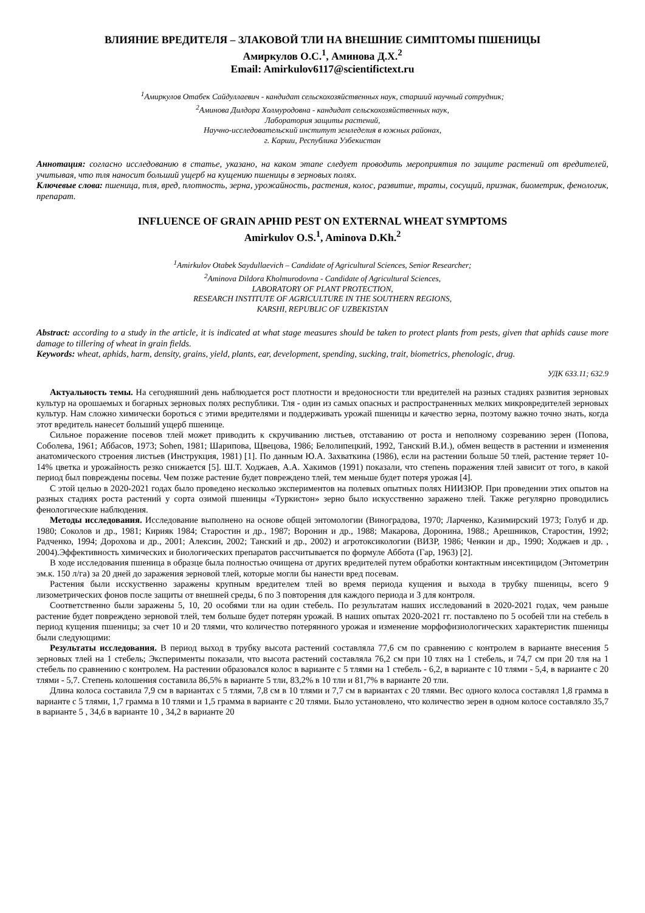ВЛИЯНИЕ ВРЕДИТЕЛЯ – ЗЛАКОВОЙ ТЛИ НА ВНЕШНИЕ СИМПТОМЫ ПШЕНИЦЫ
Амиркулов О.С.<sup>1</sup>, Аминова Д.Х.<sup>2</sup>
Email: Amirkulov6117@scientifictext.ru
<sup>1</sup> Амиркулов Отабек Сайдуллаевич - кандидат сельскохозяйственных наук, старший научный сотрудник;
<sup>2</sup> Аминова Дилдора Холмуродовна - кандидат сельскохозяйственных наук,
Лаборатория защиты растений,
Научно-исследовательский институт земледелия в южных районах,
г. Карши, Республика Узбекистан
Аннотация: согласно исследованию в статье, указано, на каком этапе следует проводить мероприятия по защите растений от вредителей, учитывая, что тля наносит больший ущерб на кущению пшеницы в зерновых полях.
Ключевые слова: пшеница, тля, вред, плотность, зерна, урожайность, растения, колос, развитие, траты, сосущий, признак, биометрик, фенологик, препарат.
INFLUENCE OF GRAIN APHID PEST ON EXTERNAL WHEAT SYMPTOMS
Amirkulov O.S.<sup>1</sup>, Aminova D.Kh.<sup>2</sup>
<sup>1</sup> Amirkulov Otabek Saydullaevich – Candidate of Agricultural Sciences, Senior Researcher;
<sup>2</sup> Aminova Dildora Kholmurodovna - Candidate of Agricultural Sciences,
LABORATORY OF PLANT PROTECTION,
RESEARCH INSTITUTE OF AGRICULTURE IN THE SOUTHERN REGIONS,
KARSHI, REPUBLIC OF UZBEKISTAN
Abstract: according to a study in the article, it is indicated at what stage measures should be taken to protect plants from pests, given that aphids cause more damage to tillering of wheat in grain fields.
Keywords: wheat, aphids, harm, density, grains, yield, plants, ear, development, spending, sucking, trait, biometrics, phenologic, drug.
УДК 633.11; 632.9
Актуальность темы. На сегодняшний день наблюдается рост плотности и вредоносности тли вредителей на разных стадиях развития зерновых культур на орошаемых и богарных зерновых полях республики. Тля - один из самых опасных и распространенных мелких микровредителей зерновых культур. Нам сложно химически бороться с этими вредителями и поддерживать урожай пшеницы и качество зерна, поэтому важно точно знать, когда этот вредитель нанесет больший ущерб пшенице.
Сильное поражение посевов тлей может приводить к скручиванию листьев, отставанию от роста и неполному созреванию зерен (Попова, Соболева, 1961; Аббасов, 1973; Sohen, 1981; Шарипова, Щвецова, 1986; Белолипецкий, 1992, Танский В.И.), обмен веществ в растении и изменения анатомического строения листьев (Инструкция, 1981) [1]. По данным Ю.А. Захваткина (1986), если на растении больше 50 тлей, растение теряет 10-14% цветка и урожайность резко снижается [5]. Ш.Т. Ходжаев, А.А. Хакимов (1991) показали, что степень поражения тлей зависит от того, в какой период был повреждены посевы. Чем позже растение будет повреждено тлей, тем меньше будет потеря урожая [4].
С этой целью в 2020-2021 годах было проведено несколько экспериментов на полевых опытных полях НИИЗЮР. При проведении этих опытов на разных стадиях роста растений у сорта озимой пшеницы «Туркистон» зерно было искусственно заражено тлей. Также регулярно проводились фенологические наблюдения.
Методы исследования. Исследование выполнено на основе общей энтомологии (Виноградова, 1970; Ларченко, Казимирский 1973; Голуб и др. 1980; Соколов и др., 1981; Кирияк 1984; Старостин и др., 1987; Воронин и др., 1988; Макарова, Доронина, 1988.; Арешников, Старостин, 1992; Радченко, 1994; Дорохова и др., 2001; Алексин, 2002; Танский и др., 2002) и агротоксикологии (ВИЗР, 1986; Ченкин и др., 1990; Ходжаев и др. , 2004).Эффективность химических и биологических препаратов рассчитывается по формуле Аббота (Гар, 1963) [2].
В ходе исследования пшеница в образце была полностью очищена от других вредителей путем обработки контактным инсектицидом (Энтометрин эм.к. 150 л/га) за 20 дней до заражения зерновой тлей, которые могли бы нанести вред посевам.
Растения были исскуственно заражены крупным вредителем тлей во время периода кущения и выхода в трубку пшеницы, всего 9 лизометрических фонов после защиты от внешней среды, 6 по 3 повторения для каждого периода и 3 для контроля.
Соответственно были заражены 5, 10, 20 особями тли на один стебель. По результатам наших исследований в 2020-2021 годах, чем раньше растение будет повреждено зерновой тлей, тем больше будет потерян урожай. В наших опытах 2020-2021 гг. поставлено по 5 особей тли на стебель в период кущения пшеницы; за счет 10 и 20 тлями, что количество потерянного урожая и изменение морфофизиологических характеристик пшеницы были следующими:
Результаты исследования. В период выход в трубку высота растений составляла 77,6 см по сравнению с контролем в варианте внесения 5 зерновых тлей на 1 стебель; Эксперименты показали, что высота растений составляла 76,2 см при 10 тлях на 1 стебель, и 74,7 см при 20 тля на 1 стебель по сравнению с контролем. На растении образовался колос в варианте с 5 тлями на 1 стебель - 6,2, в варианте с 10 тлями - 5,4, в варианте с 20 тлями - 5,7. Степень колошения составила 86,5% в варианте 5 тли, 83,2% в 10 тли и 81,7% в варианте 20 тли.
Длина колоса составила 7,9 см в вариантах с 5 тлями, 7,8 см в 10 тлями и 7,7 см в вариантах с 20 тлями. Вес одного колоса составлял 1,8 грамма в варианте с 5 тлями, 1,7 грамма в 10 тлями и 1,5 грамма в варианте с 20 тлями. Было установлено, что количество зерен в одном колосе составляло 35,7 в варианте 5 , 34,6 в варианте 10 , 34,2 в варианте 20